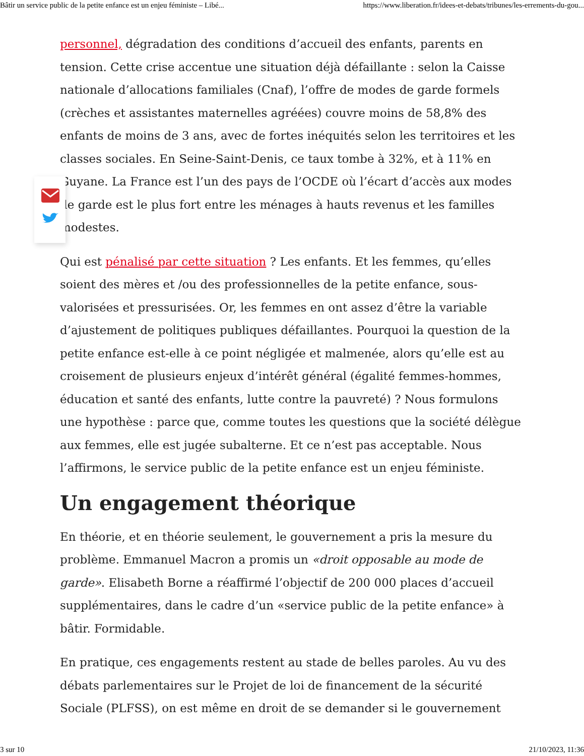Bâtir un service public de la petite enfance est un enjeu féministe – Libé... https://www.liberation.fr/idees-et-debats/tribunes/les-errements-du-gou...
personnel, dégradation des conditions d’accueil des enfants, parents en tension. Cette crise accentue une situation déjà défaillante : selon la Caisse nationale d’allocations familiales (Cnaf), l’offre de modes de garde formels (crèches et assistantes maternelles agréées) couvre moins de 58,8% des enfants de moins de 3 ans, avec de fortes inéquités selon les territoires et les classes sociales. En Seine-Saint-Denis, ce taux tombe à 32%, et à 11% en Guyane. La France est l’un des pays de l’OCDE où l’écart d’accès aux modes de garde est le plus fort entre les ménages à hauts revenus et les familles modestes.
Qui est pénalisé par cette situation ? Les enfants. Et les femmes, qu’elles soient des mères et /ou des professionnelles de la petite enfance, sous-valorisées et pressurisées. Or, les femmes en ont assez d’être la variable d’ajustement de politiques publiques défaillantes. Pourquoi la question de la petite enfance est-elle à ce point négligée et malmenée, alors qu’elle est au croisement de plusieurs enjeux d’intérêt général (égalité femmes-hommes, éducation et santé des enfants, lutte contre la pauvreté) ? Nous formulons une hypothèse : parce que, comme toutes les questions que la société délègue aux femmes, elle est jugée subalterne. Et ce n’est pas acceptable. Nous l’affirmons, le service public de la petite enfance est un enjeu féministe.
Un engagement théorique
En théorie, et en théorie seulement, le gouvernement a pris la mesure du problème. Emmanuel Macron a promis un «droit opposable au mode de garde». Elisabeth Borne a réaffirmé l’objectif de 200 000 places d’accueil supplémentaires, dans le cadre d’un «service public de la petite enfance» à bâtir. Formidable.
En pratique, ces engagements restent au stade de belles paroles. Au vu des débats parlementaires sur le Projet de loi de financement de la sécurité Sociale (PLFSS), on est même en droit de se demander si le gouvernement
3 sur 10 21/10/2023, 11:36